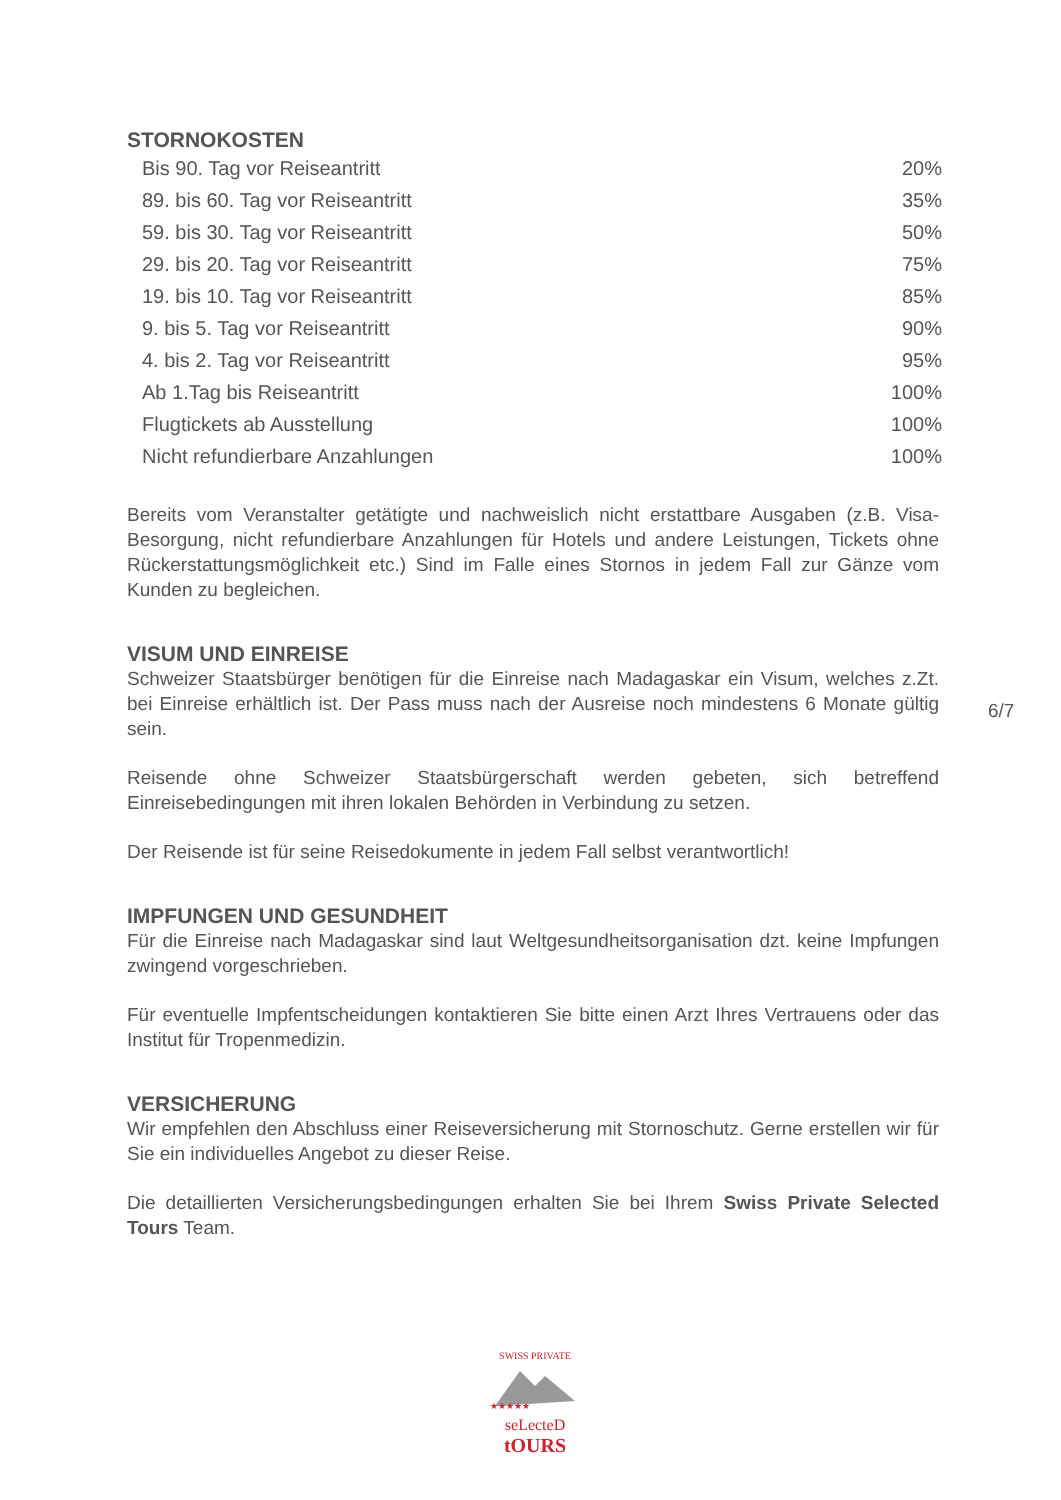STORNOKOSTEN
| Bis 90. Tag vor Reiseantritt | 20% |
| 89. bis 60. Tag vor Reiseantritt | 35% |
| 59. bis 30. Tag vor Reiseantritt | 50% |
| 29. bis 20. Tag vor Reiseantritt | 75% |
| 19. bis 10. Tag vor Reiseantritt | 85% |
| 9. bis 5. Tag vor Reiseantritt | 90% |
| 4. bis 2. Tag vor Reiseantritt | 95% |
| Ab 1.Tag bis Reiseantritt | 100% |
| Flugtickets ab Ausstellung | 100% |
| Nicht refundierbare Anzahlungen | 100% |
Bereits vom Veranstalter getätigte und nachweislich nicht erstattbare Ausgaben (z.B. Visa-Besorgung, nicht refundierbare Anzahlungen für Hotels und andere Leistungen, Tickets ohne Rückerstattungsmöglichkeit etc.) Sind im Falle eines Stornos in jedem Fall zur Gänze vom Kunden zu begleichen.
VISUM UND EINREISE
Schweizer Staatsbürger benötigen für die Einreise nach Madagaskar ein Visum, welches z.Zt. bei Einreise erhältlich ist. Der Pass muss nach der Ausreise noch mindestens 6 Monate gültig sein.
Reisende ohne Schweizer Staatsbürgerschaft werden gebeten, sich betreffend Einreisebedingungen mit ihren lokalen Behörden in Verbindung zu setzen.
Der Reisende ist für seine Reisedokumente in jedem Fall selbst verantwortlich!
IMPFUNGEN UND GESUNDHEIT
Für die Einreise nach Madagaskar sind laut Weltgesundheitsorganisation dzt. keine Impfungen zwingend vorgeschrieben.
Für eventuelle Impfentscheidungen kontaktieren Sie bitte einen Arzt Ihres Vertrauens oder das Institut für Tropenmedizin.
VERSICHERUNG
Wir empfehlen den Abschluss einer Reiseversicherung mit Stornoschutz. Gerne erstellen wir für Sie ein individuelles Angebot zu dieser Reise.
Die detaillierten Versicherungsbedingungen erhalten Sie bei Ihrem Swiss Private Selected Tours Team.
6/7
SWISS PRIVATE
★★★★★
seLecteD
tOURS